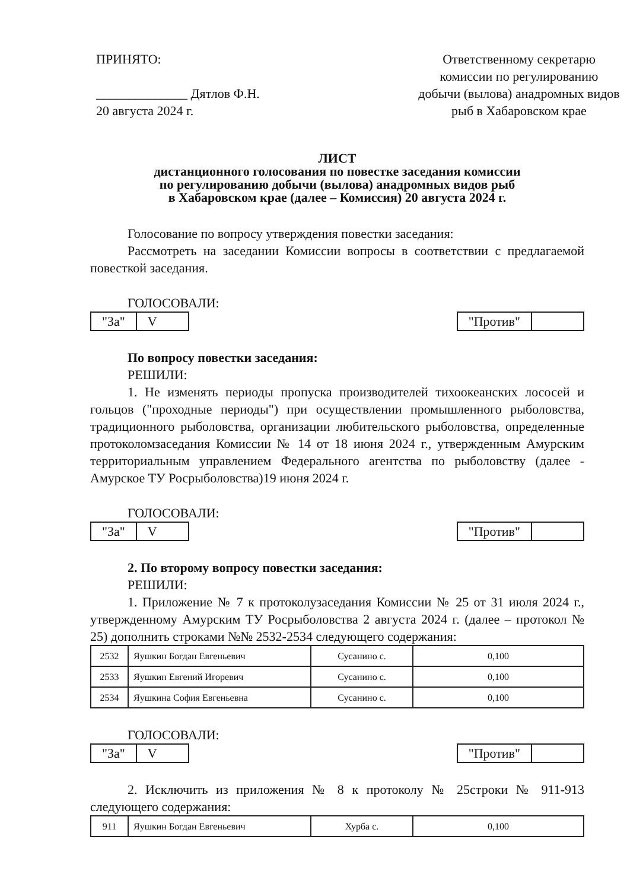ПРИНЯТО:
______________ Дятлов Ф.Н.
20 августа 2024 г.
Ответственному секретарю комиссии по регулированию добычи (вылова) анадромных видов рыб в Хабаровском крае
ЛИСТ
дистанционного голосования по повестке заседания комиссии
по регулированию добычи (вылова) анадромных видов рыб
в Хабаровском крае (далее – Комиссия) 20 августа 2024 г.
Голосование по вопросу утверждения повестки заседания:
Рассмотреть на заседании Комиссии вопросы в соответствии с предлагаемой повесткой заседания.
ГОЛОСОВАЛИ:
| "За" | V |
| "Против" | |
По вопросу повестки заседания:
РЕШИЛИ:
1. Не изменять периоды пропуска производителей тихоокеанских лососей и гольцов ("проходные периоды") при осуществлении промышленного рыболовства, традиционного рыболовства, организации любительского рыболовства, определенные протоколомзаседания Комиссии № 14 от 18 июня 2024 г., утвержденным Амурским территориальным управлением Федерального агентства по рыболовству (далее - Амурское ТУ Росрыболовства)19 июня 2024 г.
ГОЛОСОВАЛИ:
| "За" | V |
| "Против" | |
2. По второму вопросу повестки заседания:
РЕШИЛИ:
1. Приложение № 7 к протоколузаседания Комиссии № 25 от 31 июля 2024 г., утвержденному Амурским ТУ Росрыболовства 2 августа 2024 г. (далее – протокол № 25) дополнить строками №№ 2532-2534 следующего содержания:
| 2532 | Яушкин Богдан Евгеньевич | Сусанино с. | 0,100 |
| 2533 | Яушкин Евгений Игоревич | Сусанино с. | 0,100 |
| 2534 | Яушкина София Евгеньевна | Сусанино с. | 0,100 |
ГОЛОСОВАЛИ:
| "За" | V |
| "Против" | |
2. Исключить из приложения № 8 к протоколу № 25строки № 911-913 следующего содержания:
| 911 | Яушкин Богдан Евгеньевич | Хурба с. | 0,100 |